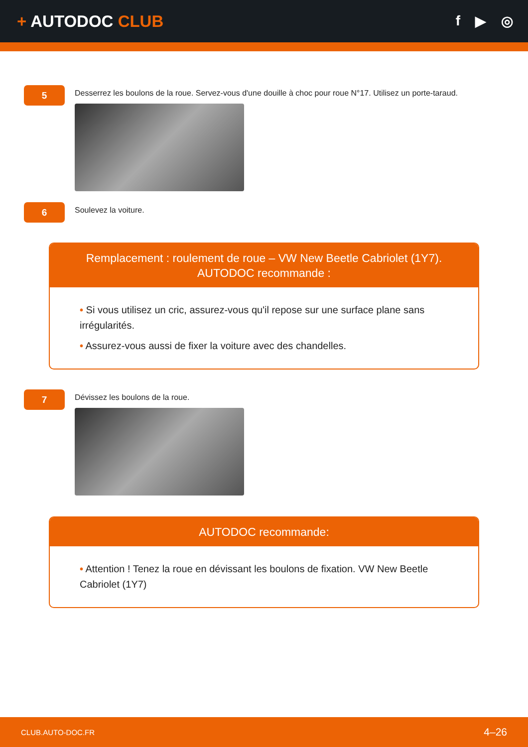+ AUTODOC CLUB
f ▶ ◎
5
Desserrez les boulons de la roue. Servez-vous d'une douille à choc pour roue N°17. Utilisez un porte-taraud.
6
Soulevez la voiture.
Remplacement : roulement de roue – VW New Beetle Cabriolet (1Y7).
AUTODOC recommande :
• Si vous utilisez un cric, assurez-vous qu'il repose sur une surface plane sans irrégularités.
• Assurez-vous aussi de fixer la voiture avec des chandelles.
7
Dévissez les boulons de la roue.
AUTODOC recommande:
• Attention ! Tenez la roue en dévissant les boulons de fixation. VW New Beetle Cabriolet (1Y7)
CLUB.AUTO-DOC.FR 4–26